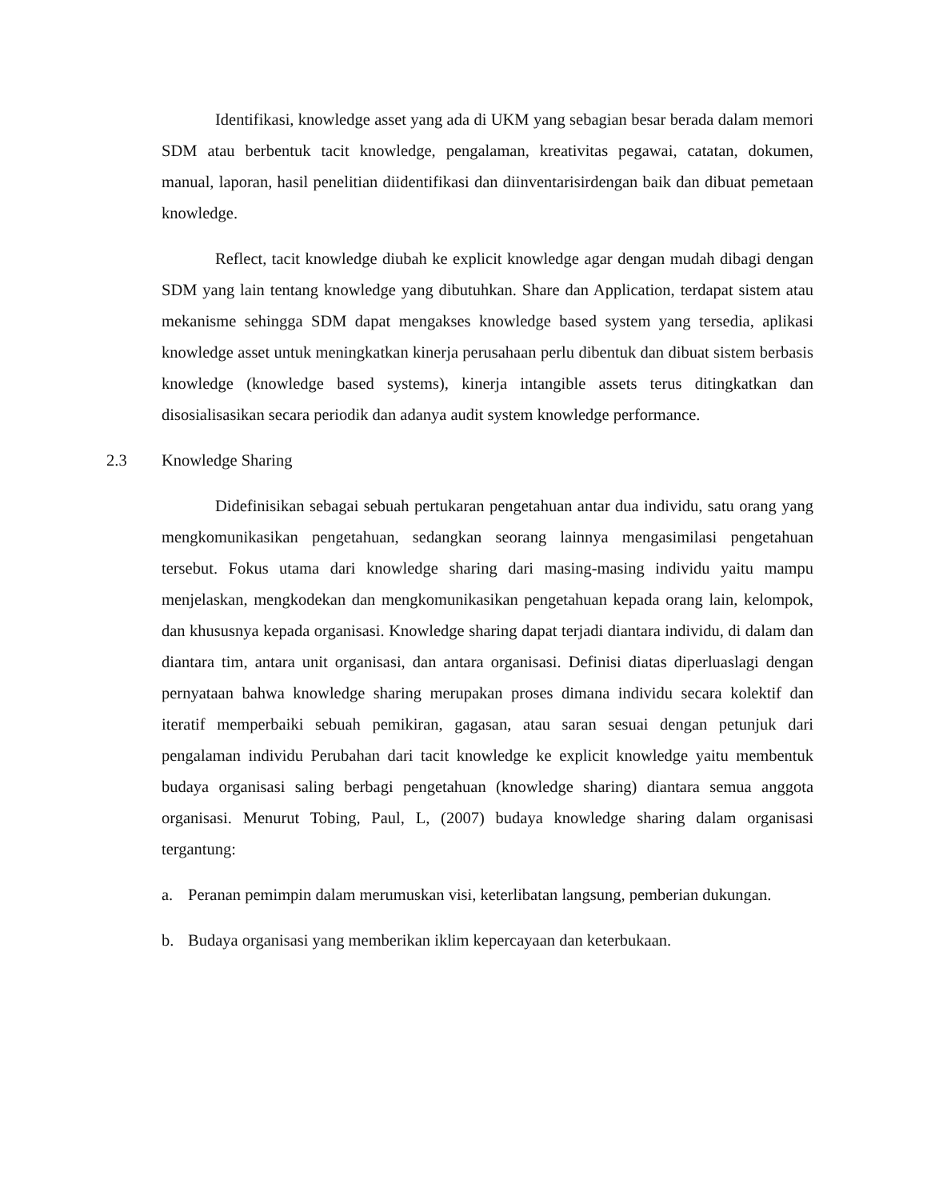Identifikasi, knowledge asset yang ada di UKM yang sebagian besar berada dalam memori SDM atau berbentuk tacit knowledge, pengalaman, kreativitas pegawai, catatan, dokumen, manual, laporan, hasil penelitian diidentifikasi dan diinventarisirdengan baik dan dibuat pemetaan knowledge.
Reflect, tacit knowledge diubah ke explicit knowledge agar dengan mudah dibagi dengan SDM yang lain tentang knowledge yang dibutuhkan. Share dan Application, terdapat sistem atau mekanisme sehingga SDM dapat mengakses knowledge based system yang tersedia, aplikasi knowledge asset untuk meningkatkan kinerja perusahaan perlu dibentuk dan dibuat sistem berbasis knowledge (knowledge based systems), kinerja intangible assets terus ditingkatkan dan disosialisasikan secara periodik dan adanya audit system knowledge performance.
2.3 Knowledge Sharing
Didefinisikan sebagai sebuah pertukaran pengetahuan antar dua individu, satu orang yang mengkomunikasikan pengetahuan, sedangkan seorang lainnya mengasimilasi pengetahuan tersebut. Fokus utama dari knowledge sharing dari masing-masing individu yaitu mampu menjelaskan, mengkodekan dan mengkomunikasikan pengetahuan kepada orang lain, kelompok, dan khususnya kepada organisasi. Knowledge sharing dapat terjadi diantara individu, di dalam dan diantara tim, antara unit organisasi, dan antara organisasi. Definisi diatas diperluaslagi dengan pernyataan bahwa knowledge sharing merupakan proses dimana individu secara kolektif dan iteratif memperbaiki sebuah pemikiran, gagasan, atau saran sesuai dengan petunjuk dari pengalaman individu Perubahan dari tacit knowledge ke explicit knowledge yaitu membentuk budaya organisasi saling berbagi pengetahuan (knowledge sharing) diantara semua anggota organisasi. Menurut Tobing, Paul, L, (2007) budaya knowledge sharing dalam organisasi tergantung:
a. Peranan pemimpin dalam merumuskan visi, keterlibatan langsung, pemberian dukungan.
b. Budaya organisasi yang memberikan iklim kepercayaan dan keterbukaan.